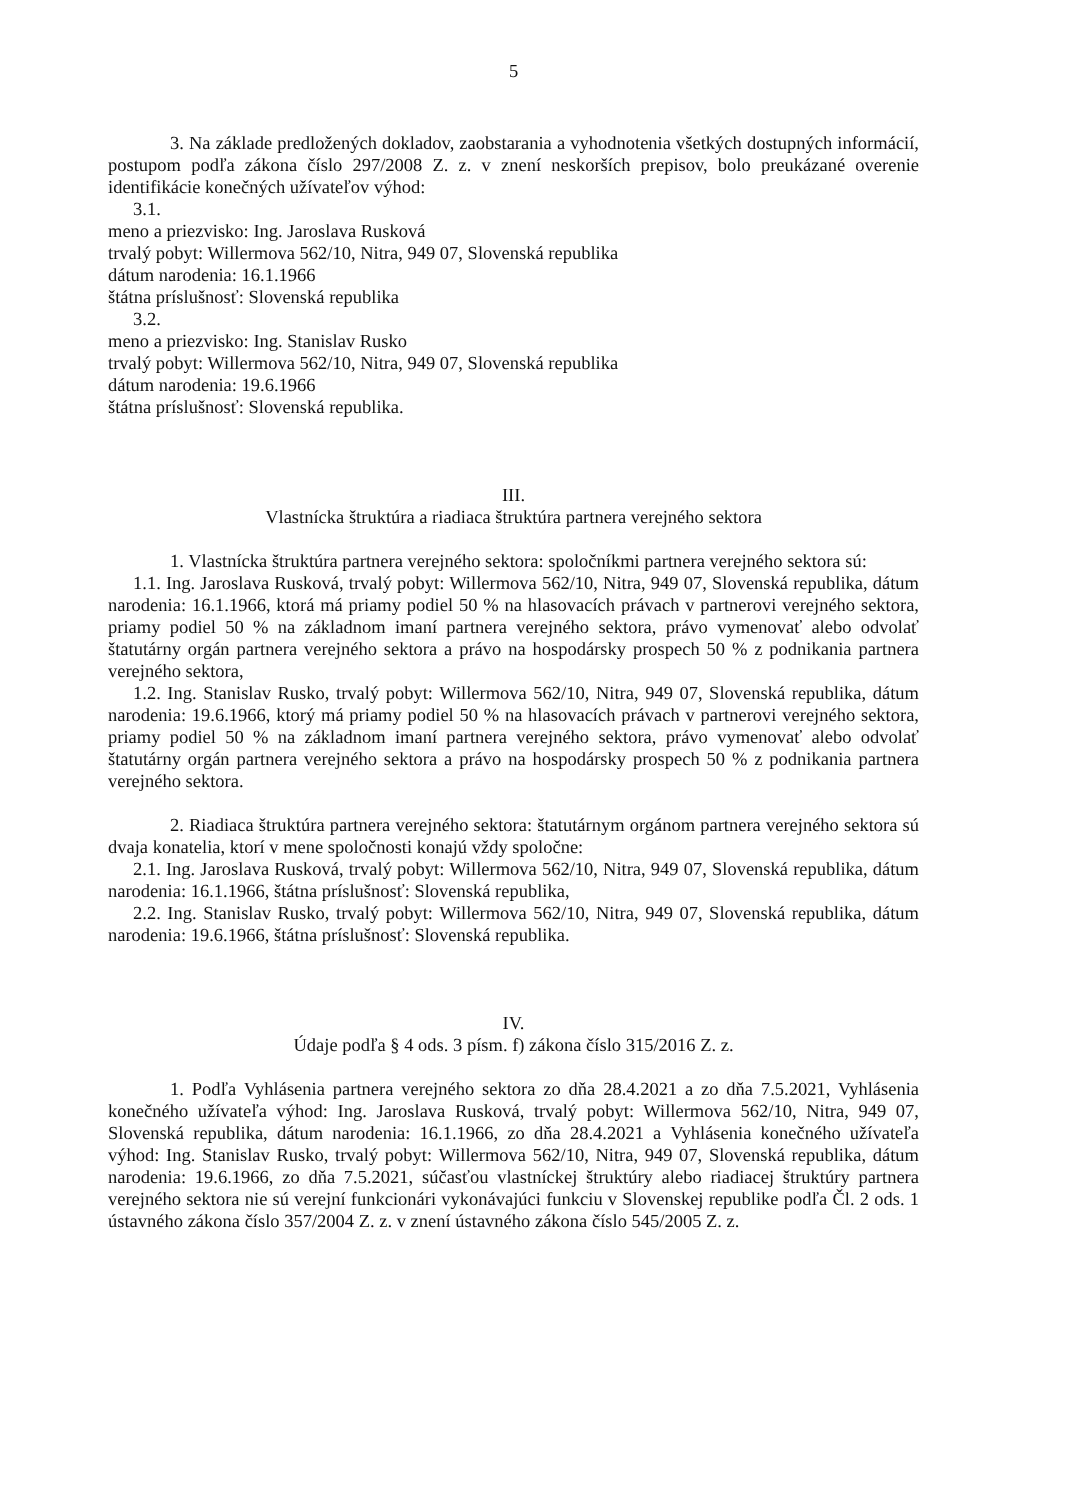5
3. Na základe predložených dokladov, zaobstarania a vyhodnotenia všetkých dostupných informácií, postupom podľa zákona číslo 297/2008 Z. z. v znení neskorších prepisov, bolo preukázané overenie identifikácie konečných užívateľov výhod:
3.1.
meno a priezvisko: Ing. Jaroslava Rusková
trvalý pobyt: Willermova 562/10, Nitra, 949 07, Slovenská republika
dátum narodenia: 16.1.1966
štátna príslušnosť: Slovenská republika
3.2.
meno a priezvisko: Ing. Stanislav Rusko
trvalý pobyt: Willermova 562/10, Nitra, 949 07, Slovenská republika
dátum narodenia: 19.6.1966
štátna príslušnosť: Slovenská republika.
III.
Vlastnícka štruktúra a riadiaca štruktúra partnera verejného sektora
1. Vlastnícka štruktúra partnera verejného sektora: spoločníkmi partnera verejného sektora sú:
1.1. Ing. Jaroslava Rusková, trvalý pobyt: Willermova 562/10, Nitra, 949 07, Slovenská republika, dátum narodenia: 16.1.1966, ktorá má priamy podiel 50 % na hlasovacích právach v partnerovi verejného sektora, priamy podiel 50 % na základnom imaní partnera verejného sektora, právo vymenovať alebo odvolať štatutárny orgán partnera verejného sektora a právo na hospodársky prospech 50 % z podnikania partnera verejného sektora,
1.2. Ing. Stanislav Rusko, trvalý pobyt: Willermova 562/10, Nitra, 949 07, Slovenská republika, dátum narodenia: 19.6.1966, ktorý má priamy podiel 50 % na hlasovacích právach v partnerovi verejného sektora, priamy podiel 50 % na základnom imaní partnera verejného sektora, právo vymenovať alebo odvolať štatutárny orgán partnera verejného sektora a právo na hospodársky prospech 50 % z podnikania partnera verejného sektora.
2. Riadiaca štruktúra partnera verejného sektora: štatutárnym orgánom partnera verejného sektora sú dvaja konatelia, ktorí v mene spoločnosti konajú vždy spoločne:
2.1. Ing. Jaroslava Rusková, trvalý pobyt: Willermova 562/10, Nitra, 949 07, Slovenská republika, dátum narodenia: 16.1.1966, štátna príslušnosť: Slovenská republika,
2.2. Ing. Stanislav Rusko, trvalý pobyt: Willermova 562/10, Nitra, 949 07, Slovenská republika, dátum narodenia: 19.6.1966, štátna príslušnosť: Slovenská republika.
IV.
Údaje podľa § 4 ods. 3 písm. f) zákona číslo 315/2016 Z. z.
1. Podľa Vyhlásenia partnera verejného sektora zo dňa 28.4.2021 a zo dňa 7.5.2021, Vyhlásenia konečného užívateľa výhod: Ing. Jaroslava Rusková, trvalý pobyt: Willermova 562/10, Nitra, 949 07, Slovenská republika, dátum narodenia: 16.1.1966, zo dňa 28.4.2021 a Vyhlásenia konečného užívateľa výhod: Ing. Stanislav Rusko, trvalý pobyt: Willermova 562/10, Nitra, 949 07, Slovenská republika, dátum narodenia: 19.6.1966, zo dňa 7.5.2021, súčasťou vlastníckej štruktúry alebo riadiacej štruktúry partnera verejného sektora nie sú verejní funkcionári vykonávajúci funkciu v Slovenskej republike podľa Čl. 2 ods. 1 ústavného zákona číslo 357/2004 Z. z. v znení ústavného zákona číslo 545/2005 Z. z.